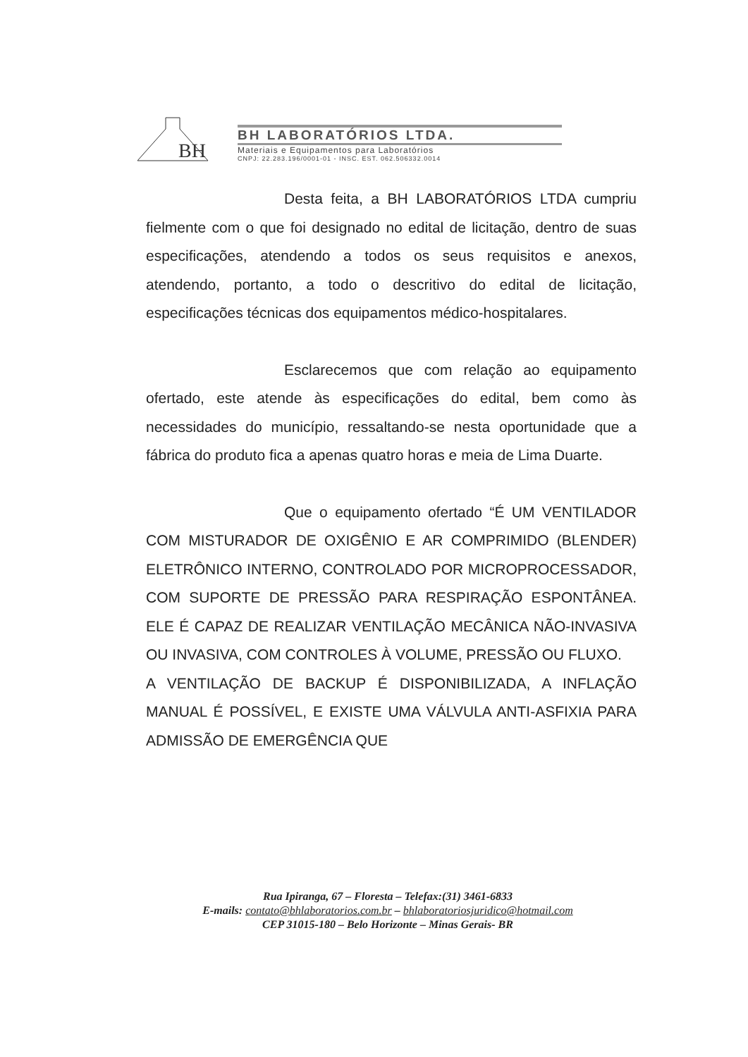BH
BH LABORATÓRIOS LTDA.
Materiais e Equipamentos para Laboratórios
CNPJ: 22.283.196/0001-01 - INSC. EST. 062.506332.0014
Desta feita, a BH LABORATÓRIOS LTDA cumpriu fielmente com o que foi designado no edital de licitação, dentro de suas especificações, atendendo a todos os seus requisitos e anexos, atendendo, portanto, a todo o descritivo do edital de licitação, especificações técnicas dos equipamentos médico-hospitalares.
Esclarecemos que com relação ao equipamento ofertado, este atende às especificações do edital, bem como às necessidades do município, ressaltando-se nesta oportunidade que a fábrica do produto fica a apenas quatro horas e meia de Lima Duarte.
Que o equipamento ofertado “É UM VENTILADOR COM MISTURADOR DE OXIGÊNIO E AR COMPRIMIDO (BLENDER) ELETRÔNICO INTERNO, CONTROLADO POR MICROPROCESSADOR, COM SUPORTE DE PRESSÃO PARA RESPIRAÇÃO ESPONTÂNEA. ELE É CAPAZ DE REALIZAR VENTILAÇÃO MECÂNICA NÃO-INVASIVA OU INVASIVA, COM CONTROLES À VOLUME, PRESSÃO OU FLUXO.
A VENTILAÇÃO DE BACKUP É DISPONIBILIZADA, A INFLAÇÃO MANUAL É POSSÍVEL, E EXISTE UMA VÁLVULA ANTI-ASFIXIA PARA ADMISSÃO DE EMERGÊNCIA QUE
Rua Ipiranga, 67 – Floresta – Telefax:(31) 3461-6833
E-mails: contato@bhlaboratorios.com.br – bhlaboratoriosjuridico@hotmail.com
CEP 31015-180 – Belo Horizonte – Minas Gerais- BR